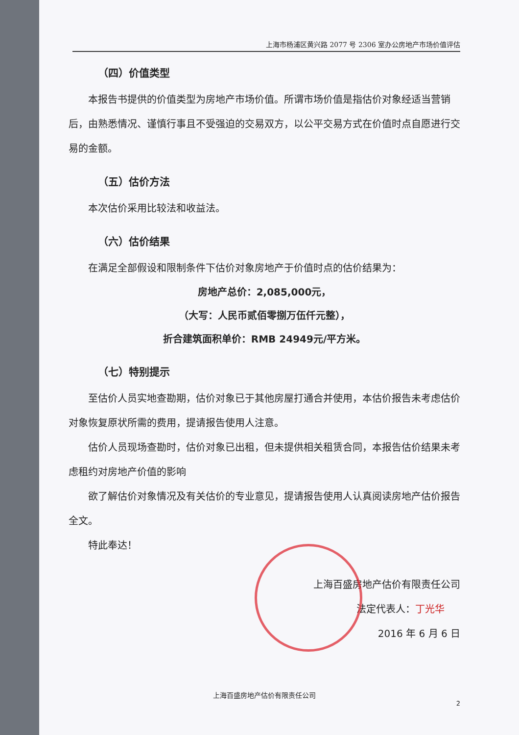上海市杨浦区黄兴路 2077 号 2306 室办公房地产市场价值评估
（四）价值类型
本报告书提供的价值类型为房地产市场价值。所谓市场价值是指估价对象经适当营销后，由熟悉情况、谨慎行事且不受强迫的交易双方，以公平交易方式在价值时点自愿进行交易的金额。
（五）估价方法
本次估价采用比较法和收益法。
（六）估价结果
在满足全部假设和限制条件下估价对象房地产于价值时点的估价结果为：
房地产总价：2,085,000元，
（大写：人民币贰佰零捌万伍仟元整），
折合建筑面积单价：RMB 24949元/平方米。
（七）特别提示
至估价人员实地查勘期，估价对象已于其他房屋打通合并使用，本估价报告未考虑估价对象恢复原状所需的费用，提请报告使用人注意。
估价人员现场查勘时，估价对象已出租，但未提供相关租赁合同，本报告估价结果未考虑租约对房地产价值的影响
欲了解估价对象情况及有关估价的专业意见，提请报告使用人认真阅读房地产估价报告全文。
特此奉达！
上海百盛房地产估价有限责任公司
法定代表人：丁光华
2016 年 6 月 6 日
上海百盛房地产估价有限责任公司
2